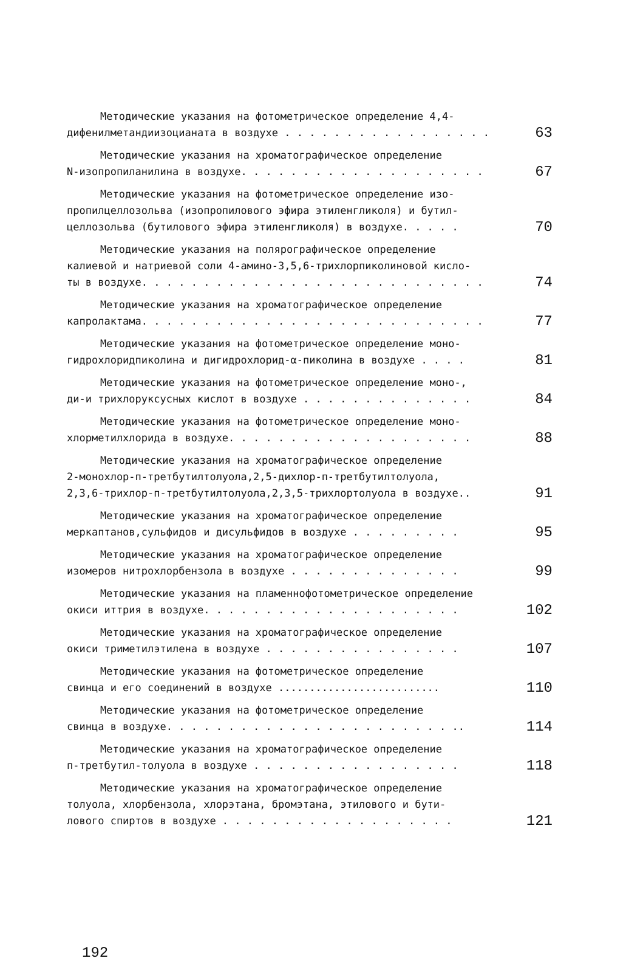Методические указания на фотометрическое определение 4,4-
дифенилметандиизоцианата в воздухе . . . . . . . . . . . . . . . . .
63
Методические указания на хроматографическое определение
N-изопропиланилина в воздухе. . . . . . . . . . . . . . . . . . . .
67
Методические указания на фотометрическое определение изо-
пропилцеллозольва (изопропилового эфира этиленгликоля) и бутил-
целлозольва (бутилового эфира этиленгликоля) в воздухе. . . . .
70
Методические указания на полярографическое определение
калиевой и натриевой соли 4-амино-3,5,6-трихлорпиколиновой кисло-
ты в воздухе. . . . . . . . . . . . . . . . . . . . . . . . . . . .
74
Методические указания на хроматографическое определение
капролактама. . . . . . . . . . . . . . . . . . . . . . . . . . . .
77
Методические указания на фотометрическое определение моно-
гидрохлоридпиколина и дигидрохлорид-α-пиколина в воздухе . . . .
81
Методические указания на фотометрическое определение моно-,
ди-и трихлоруксусных кислот в воздухе . . . . . . . . . . . . . .
84
Методические указания на фотометрическое определение моно-
хлорметилхлорида в воздухе. . . . . . . . . . . . . . . . . . . .
88
Методические указания на хроматографическое определение
2-монохлор-п-третбутилтолуола,2,5-дихлор-п-третбутилтолуола,
2,3,6-трихлор-п-третбутилтолуола,2,3,5-трихлортолуола в воздухе..
91
Методические указания на хроматографическое определение
меркаптанов,сульфидов и дисульфидов в воздухе . . . . . . . . .
95
Методические указания на хроматографическое определение
изомеров нитрохлорбензола в воздухе . . . . . . . . . . . . . .
99
Методические указания на пламеннофотометрическое определение
окиси иттрия в воздухе. . . . . . . . . . . . . . . . . . . . .
102
Методические указания на хроматографическое определение
окиси триметилэтилена в воздухе . . . . . . . . . . . . . . . .
107
Методические указания на фотометрическое определение
свинца и его соединений в воздухе ..........................
110
Методические указания на фотометрическое определение
свинца в воздухе. . . . . . . . . . . . . . . . . . . . . . . ..
114
Методические указания на хроматографическое определение
п-третбутил-толуола в воздухе . . . . . . . . . . . . . . . . .
118
Методические указания на хроматографическое определение
толуола, хлорбензола, хлорэтана, бромэтана, этилового и бути-
лового спиртов в воздухе . . . . . . . . . . . . . . . . . . .
121
192